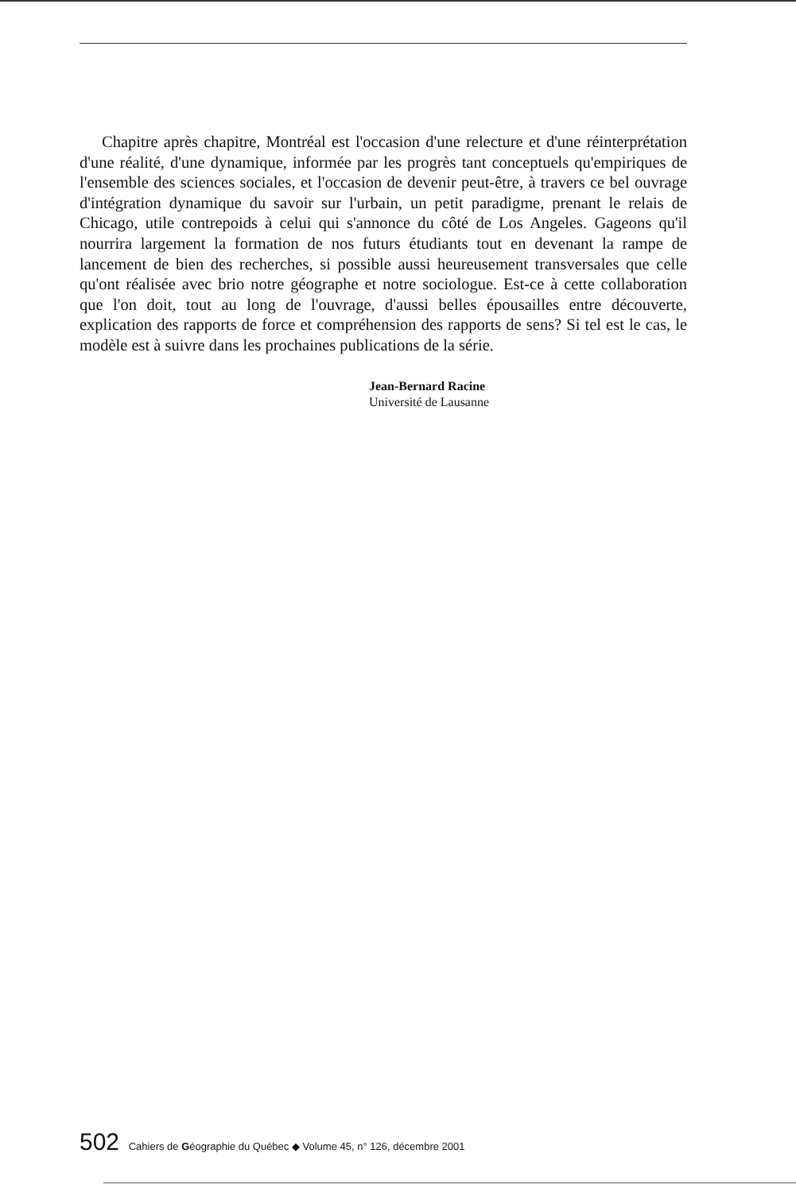Chapitre après chapitre, Montréal est l'occasion d'une relecture et d'une réinterprétation d'une réalité, d'une dynamique, informée par les progrès tant conceptuels qu'empiriques de l'ensemble des sciences sociales, et l'occasion de devenir peut-être, à travers ce bel ouvrage d'intégration dynamique du savoir sur l'urbain, un petit paradigme, prenant le relais de Chicago, utile contrepoids à celui qui s'annonce du côté de Los Angeles. Gageons qu'il nourrira largement la formation de nos futurs étudiants tout en devenant la rampe de lancement de bien des recherches, si possible aussi heureusement transversales que celle qu'ont réalisée avec brio notre géographe et notre sociologue. Est-ce à cette collaboration que l'on doit, tout au long de l'ouvrage, d'aussi belles épousailles entre découverte, explication des rapports de force et compréhension des rapports de sens? Si tel est le cas, le modèle est à suivre dans les prochaines publications de la série.
Jean-Bernard Racine
Université de Lausanne
502 Cahiers de Géographie du Québec ◆ Volume 45, n° 126, décembre 2001